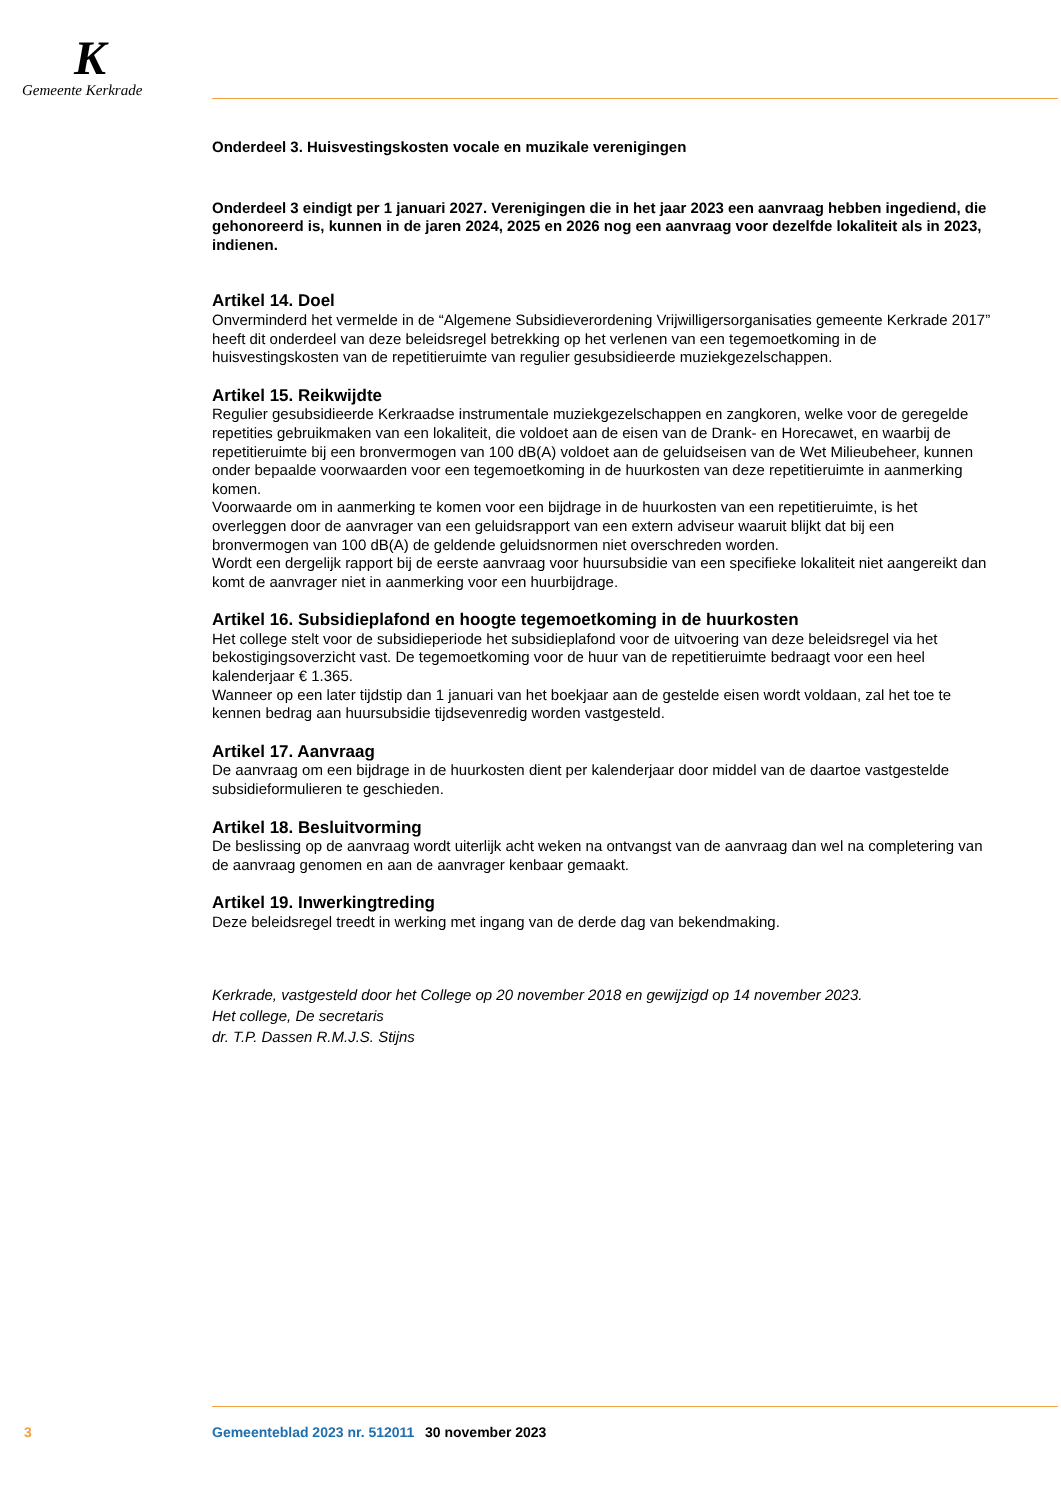K
Gemeente Kerkrade
Onderdeel 3. Huisvestingskosten vocale en muzikale verenigingen
Onderdeel 3 eindigt per 1 januari 2027. Verenigingen die in het jaar 2023 een aanvraag hebben ingediend, die gehonoreerd is, kunnen in de jaren 2024, 2025 en 2026 nog een aanvraag voor dezelfde lokaliteit als in 2023, indienen.
Artikel 14. Doel
Onverminderd het vermelde in de “Algemene Subsidieverordening Vrijwilligersorganisaties gemeente Kerkrade 2017” heeft dit onderdeel van deze beleidsregel betrekking op het verlenen van een tegemoet­koming in de huisvestingskosten van de repetitieruimte van regulier gesubsidieerde muziekgezelschap­pen.
Artikel 15. Reikwijdte
Regulier gesubsidieerde Kerkraadse instrumentale muziekgezelschappen en zangkoren, welke voor de geregelde repetities gebruikmaken van een lokaliteit, die voldoet aan de eisen van de Drank- en Horecawet, en waarbij de repetitieruimte bij een bronvermogen van 100 dB(A) voldoet aan de geluidseisen van de Wet Milieubeheer, kunnen onder bepaalde voorwaarden voor een tegemoetkoming in de huurkosten van deze repetitieruimte in aanmerking komen.
Voorwaarde om in aanmerking te komen voor een bijdrage in de huurkosten van een repetitieruimte, is het overleggen door de aanvrager van een geluidsrapport van een extern adviseur waaruit blijkt dat bij een bronvermogen van 100 dB(A) de geldende geluidsnormen niet overschreden worden.
Wordt een dergelijk rapport bij de eerste aanvraag voor huursubsidie van een specifieke lokaliteit niet aangereikt dan komt de aanvrager niet in aanmerking voor een huurbijdrage.
Artikel 16. Subsidieplafond en hoogte tegemoetkoming in de huurkosten
Het college stelt voor de subsidieperiode het subsidieplafond voor de uitvoering van deze beleidsregel via het bekostigingsoverzicht vast. De tegemoetkoming voor de huur van de repetitieruimte bedraagt voor een heel kalenderjaar € 1.365.
Wanneer op een later tijdstip dan 1 januari van het boekjaar aan de gestelde eisen wordt voldaan, zal het toe te kennen bedrag aan huursubsidie tijdsevenredig worden vastgesteld.
Artikel 17. Aanvraag
De aanvraag om een bijdrage in de huurkosten dient per kalenderjaar door middel van de daartoe vastgestelde subsidieformulieren te geschieden.
Artikel 18. Besluitvorming
De beslissing op de aanvraag wordt uiterlijk acht weken na ontvangst van de aanvraag dan wel na completering van de aanvraag genomen en aan de aanvrager kenbaar gemaakt.
Artikel 19. Inwerkingtreding
Deze beleidsregel treedt in werking met ingang van de derde dag van bekendmaking.
Kerkrade, vastgesteld door het College op 20 november 2018 en gewijzigd op 14 november 2023.
Het college, De secretaris
dr. T.P. Dassen R.M.J.S. Stijns
3 Gemeenteblad 2023 nr. 512011 30 november 2023